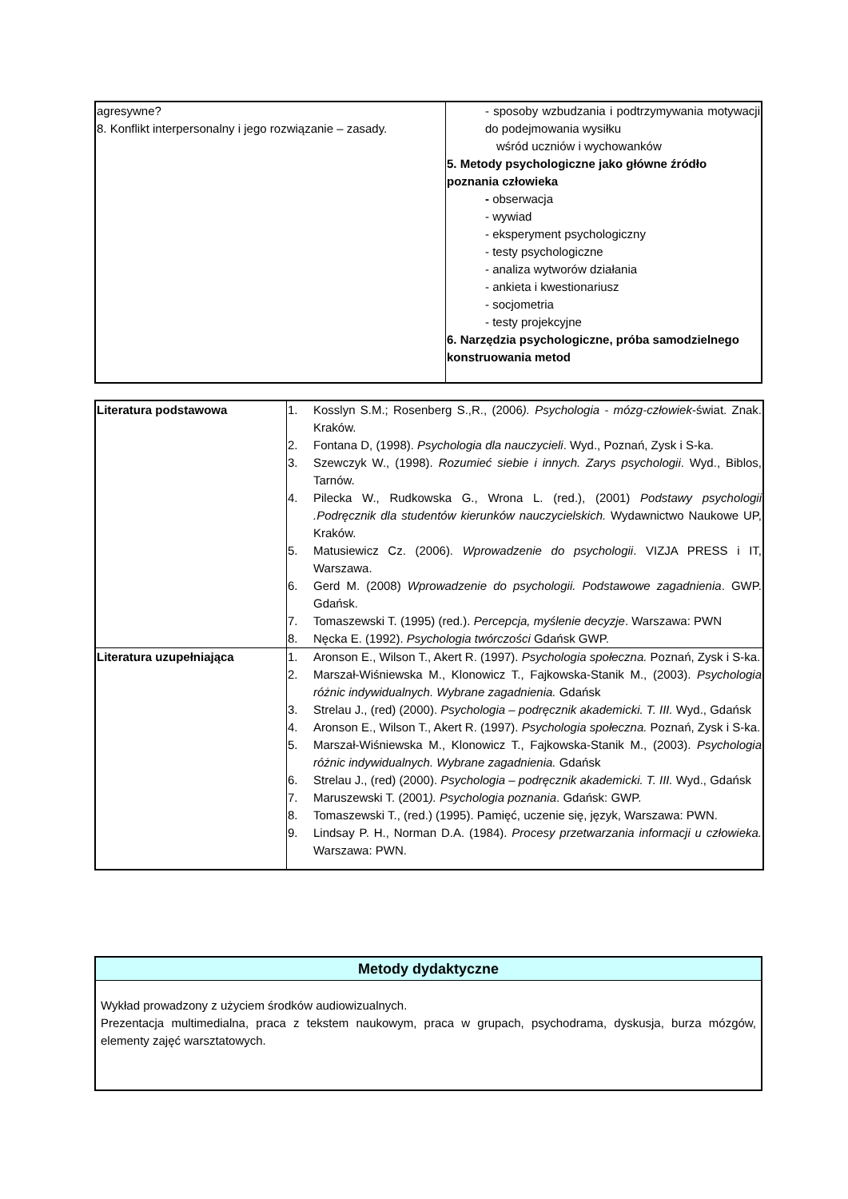| agresywne? 8. Konflikt interpersonalny i jego rozwiązanie – zasady. | - sposoby wzbudzania i podtrzymywania motywacji do podejmowania wysiłku wśród uczniów i wychowanków 5. Metody psychologiczne jako główne źródło poznania człowieka - obserwacja - wywiad - eksperyment psychologiczny - testy psychologiczne - analiza wytworów działania - ankieta i kwestionariusz - socjometria - testy projekcyjne 6. Narzędzia psychologiczne, próba samodzielnego konstruowania metod |
| Literatura podstawowa | 1. Kosslyn S.M.; Rosenberg S.,R., (2006 ). Psychologia - mózg-człowiek -świat. Znak. Kraków. 2. Fontana D, (1998). Psychologia dla nauczycieli . Wyd., Poznań, Zysk i S-ka. 3. Szewczyk W., (1998). Rozumieć siebie i innych. Zarys psychologii . Wyd., Biblos, Tarnów. 4. Pilecka W., Rudkowska G., Wrona L. (red.), (2001) Podstawy psychologii .Podręcznik dla studentów kierunków nauczycielskich. Wydawnictwo Naukowe UP, Kraków. 5. Matusiewicz Cz. (2006). Wprowadzenie do psychologii . VIZJA PRESS i IT, Warszawa. 6. Gerd M. (2008) Wprowadzenie do psychologii. Podstawowe zagadnienia . GWP. Gdańsk. 7. Tomaszewski T. (1995) (red.). Percepcja, myślenie decyzje . Warszawa: PWN 8. Nęcka E. (1992). Psychologia twórczości Gdańsk GWP. |
| Literatura uzupełniająca | 1. Aronson E., Wilson T., Akert R. (1997). Psychologia społeczna. Poznań, Zysk i S-ka. 2. Marszał-Wiśniewska M., Klonowicz T., Fajkowska-Stanik M., (2003). Psychologia różnic indywidualnych. Wybrane zagadnienia. Gdańsk 3. Strelau J., (red) (2000). Psychologia – podręcznik akademicki. T. III. Wyd., Gdańsk 4. Aronson E., Wilson T., Akert R. (1997). Psychologia społeczna. Poznań, Zysk i S-ka. 5. Marszał-Wiśniewska M., Klonowicz T., Fajkowska-Stanik M., (2003). Psychologia różnic indywidualnych. Wybrane zagadnienia. Gdańsk 6. Strelau J., (red) (2000). Psychologia – podręcznik akademicki. T. III. Wyd., Gdańsk 7. Maruszewski T. (2001 ). Psychologia poznania . Gdańsk: GWP. 8. Tomaszewski T., (red.) (1995). Pamięć, uczenie się, język, Warszawa: PWN. 9. Lindsay P. H., Norman D.A. (1984). Procesy przetwarzania informacji u człowieka. Warszawa: PWN. |
| Metody dydaktyczne |
| --- |
| Wykład prowadzony z użyciem środków audiowizualnych. Prezentacja multimedialna, praca z tekstem naukowym, praca w grupach, psychodrama, dyskusja, burza mózgów, elementy zajęć warsztatowych. |